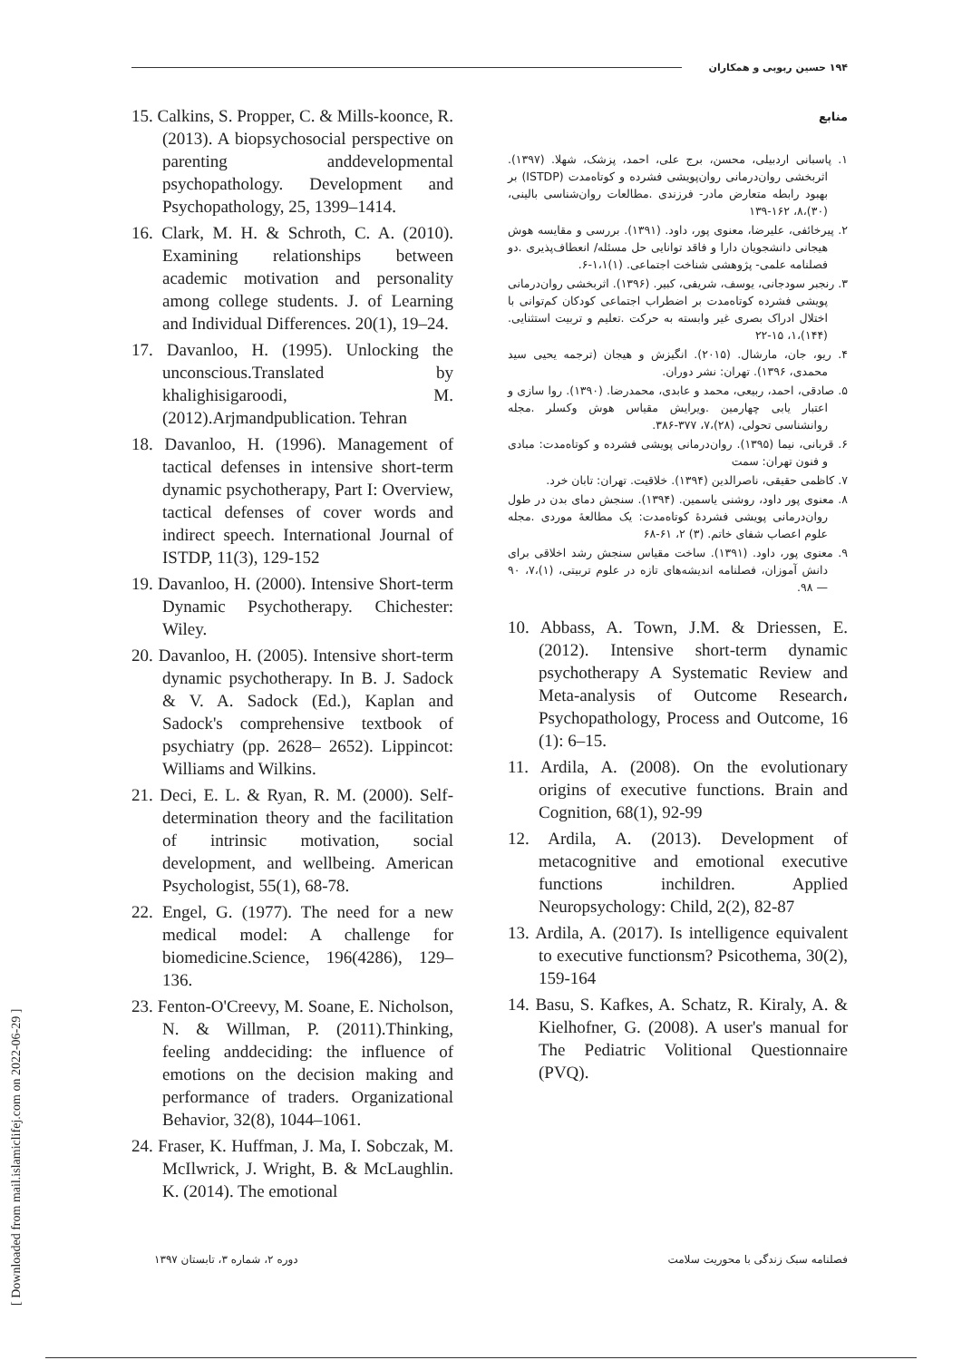۱۹۴ حسین ربوبی و همکاران
منابع
۱. پاسبانی اردبیلی، محسن، برج علی، احمد، پزشک، شهلا. (۱۳۹۷). اثربخشی روان‌درمانی روان‌پویشی فشرده و کوتاه‌مدت (ISTDP) بر بهبود رابطه متعارض مادر- فرزندی .مطالعات روان‌شناسی بالینی، (۳۰)،۸، ۱۶۲-۱۳۹
۲. پیرخائفی، علیرضا، معنوی پور، داود. (۱۳۹۱). بررسی و مقایسه هوش هیجانی دانشجویان دارا و فاقد توانایی حل مسئله/ انعطاف‌پذیری .دو فصلنامه علمی- پژوهشی شناخت اجتماعی. (۱)۱،۱-۶.
۳. رنجبر سودجانی، یوسف، شریفی، کبیر. (۱۳۹۶). اثربخشی روان‌درمانی پویشی فشرده کوتاه‌مدت بر اضطراب اجتماعی کودکان کم‌توانی با اختلال ادراک بصری غیر وابسته به حرکت .تعلیم و تربیت استثنایی. (۱۴۴)،۱، ۱۵-۲۲
۴. ریو، جان، مارشال. (۲۰۱۵). انگیزش و هیجان (ترجمه یحیی سید محمدی، ۱۳۹۶). تهران: نشر دوران.
۵. صادقی، احمد، ربیعی، محمد و عابدی، محمدرضا. (۱۳۹۰). روا سازی و اعتبار یابی چهارمین .ویرایش مقیاس هوش وکسلر .مجله روانشناسی تحولی، (۲۸)،۷، ۳۷۷-۳۸۶.
۶. قربانی، نیما (۱۳۹۵). روان‌درمانی پویشی فشرده و کوتاه‌مدت: مبادی و فنون تهران: سمت
۷. کاظمی حقیقی، ناصرالدین (۱۳۹۴). خلاقیت. تهران: تابان خرد.
۸. معنوی پور داود، روشنی یاسمین. (۱۳۹۴). سنجش دمای بدن در طول روان‌درمانی پویشی فشردهٔ کوتاه‌مدت: یک مطالعهٔ موردی .مجله علوم اعصاب شفای خاتم. (۳) ۲، ۶۱-۶۸
۹. معنوی پور، داود. (۱۳۹۱). ساخت مقیاس سنجش رشد اخلاقی برای دانش آموزان، فصلنامه اندیشه‌های تازه در علوم تربیتی، (۱)،۷، ۹۰ — ۹۸.
10. Abbass, A. Town, J.M. & Driessen, E. (2012). Intensive short-term dynamic psychotherapy A Systematic Review and Meta-analysis of Outcome Research، Psychopathology, Process and Outcome, 16 (1): 6–15.
11. Ardila, A. (2008). On the evolutionary origins of executive functions. Brain and Cognition, 68(1), 92-99
12. Ardila, A. (2013). Development of metacognitive and emotional executive functions inchildren. Applied Neuropsychology: Child, 2(2), 82-87
13. Ardila, A. (2017). Is intelligence equivalent to executive functionsm? Psicothema, 30(2), 159-164
14. Basu, S. Kafkes, A. Schatz, R. Kiraly, A. & Kielhofner, G. (2008). A user's manual for The Pediatric Volitional Questionnaire (PVQ).
15. Calkins, S. Propper, C. & Mills-koonce, R. (2013). A biopsychosocial perspective on parenting anddevelopmental psychopathology. Development and Psychopathology, 25, 1399–1414.
16. Clark, M. H. & Schroth, C. A. (2010). Examining relationships between academic motivation and personality among college students. J. of Learning and Individual Differences. 20(1), 19–24.
17. Davanloo, H. (1995). Unlocking the unconscious.Translated by khalighisigaroodi, M. (2012).Arjmandpublication. Tehran
18. Davanloo, H. (1996). Management of tactical defenses in intensive short-term dynamic psychotherapy, Part I: Overview, tactical defenses of cover words and indirect speech. International Journal of ISTDP, 11(3), 129-152
19. Davanloo, H. (2000). Intensive Short-term Dynamic Psychotherapy. Chichester: Wiley.
20. Davanloo, H. (2005). Intensive short-term dynamic psychotherapy. In B. J. Sadock & V. A. Sadock (Ed.), Kaplan and Sadock's comprehensive textbook of psychiatry (pp. 2628– 2652). Lippincot: Williams and Wilkins.
21. Deci, E. L. & Ryan, R. M. (2000). Self-determination theory and the facilitation of intrinsic motivation, social development, and wellbeing. American Psychologist, 55(1), 68-78.
22. Engel, G. (1977). The need for a new medical model: A challenge for biomedicine.Science, 196(4286), 129–136.
23. Fenton-O'Creevy, M. Soane, E. Nicholson, N. & Willman, P. (2011).Thinking, feeling anddeciding: the influence of emotions on the decision making and performance of traders. Organizational Behavior, 32(8), 1044–1061.
24. Fraser, K. Huffman, J. Ma, I. Sobczak, M. McIlwrick, J. Wright, B. & McLaughlin. K. (2014). The emotional
فصلنامه سبک زندگی با محوریت سلامت دوره ۲، شماره ۳، تابستان ۱۳۹۷
[ Downloaded from mail.islamiclifej.com on 2022-06-29 ]